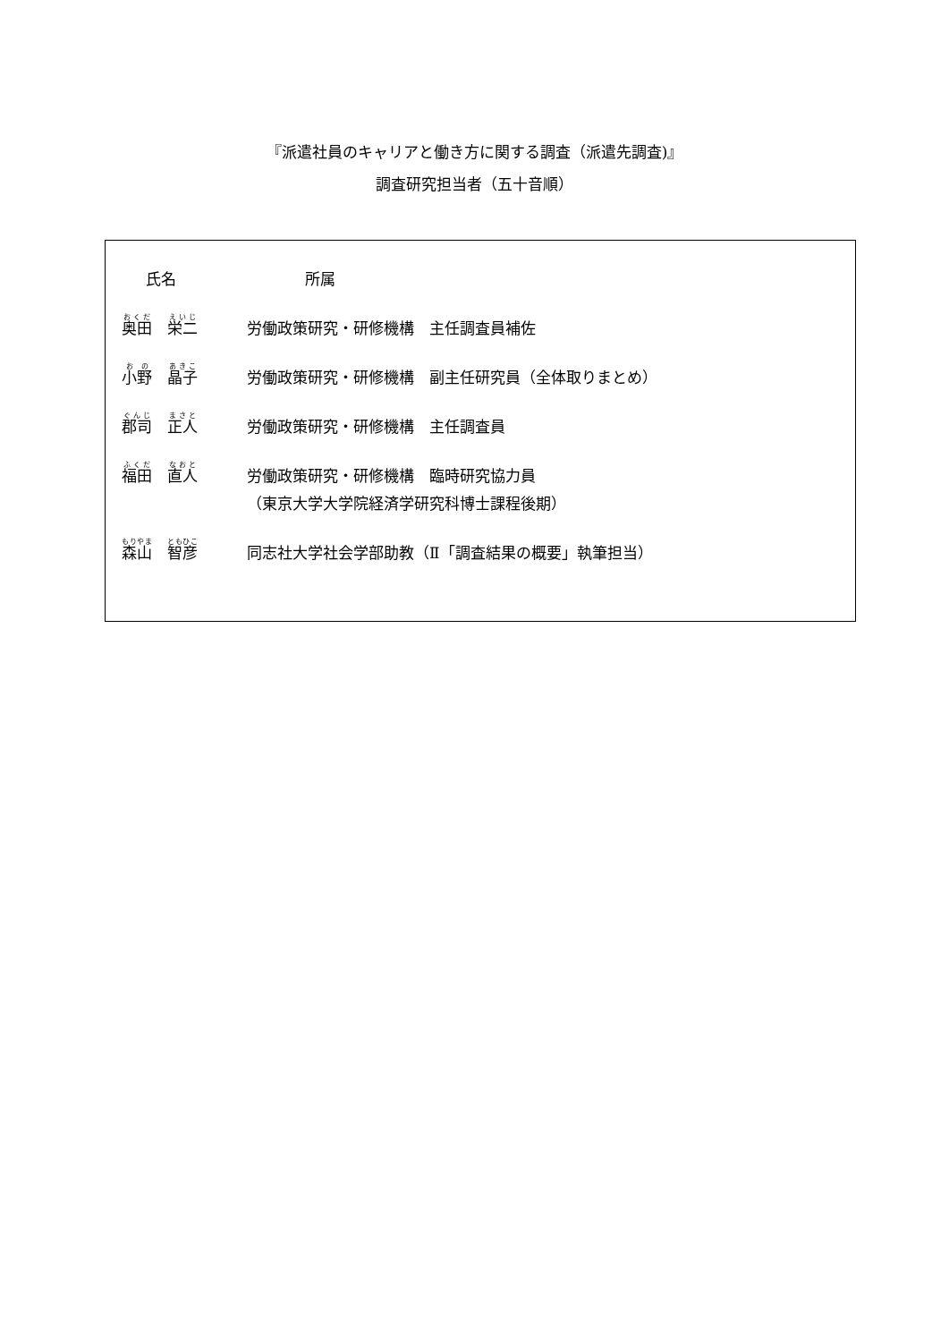『派遣社員のキャリアと働き方に関する調査（派遣先調査)』
調査研究担当者（五十音順）
| 氏名 | 所属 |
| --- | --- |
| 奥田 栄二 | 労働政策研究・研修機構 主任調査員補佐 |
| 小野 晶子 | 労働政策研究・研修機構 副主任研究員（全体取りまとめ） |
| 郡司 正人 | 労働政策研究・研修機構 主任調査員 |
| 福田 直人 | 労働政策研究・研修機構 臨時研究協力員 |
| | （東京大学大学院経済学研究科博士課程後期） |
| 森山 智彦 | 同志社大学社会学部助教（Ⅱ「調査結果の概要」執筆担当） |